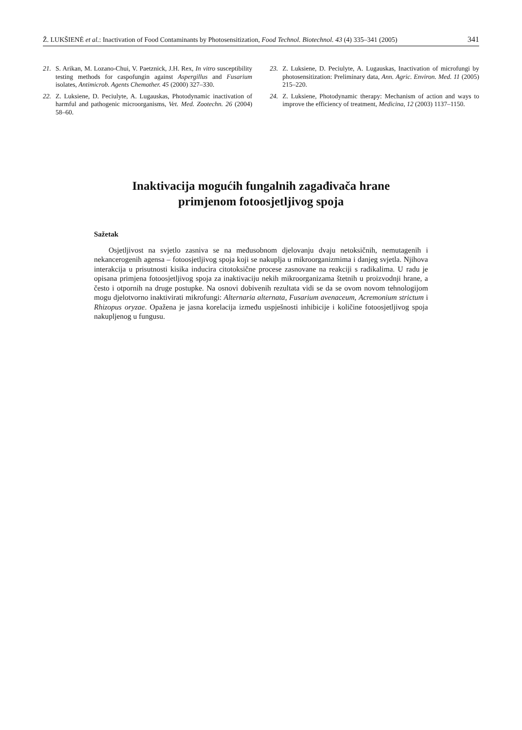Ž. LUKŠIENĖ et al.: Inactivation of Food Contaminants by Photosensitization, Food Technol. Biotechnol. 43 (4) 335–341 (2005) 341
21. S. Arikan, M. Lozano-Chui, V. Paetznick, J.H. Rex, In vitro susceptibility testing methods for caspofungin against Aspergillus and Fusarium isolates, Antimicrob. Agents Chemother. 45 (2000) 327–330.
22. Z. Luksiene, D. Peciulyte, A. Lugauskas, Photodynamic inactivation of harmful and pathogenic microorganisms, Vet. Med. Zootechn. 26 (2004) 58–60.
23. Z. Luksiene, D. Peciulyte, A. Lugauskas, Inactivation of microfungi by photosensitization: Preliminary data, Ann. Agric. Environ. Med. 11 (2005) 215–220.
24. Z. Luksiene, Photodynamic therapy: Mechanism of action and ways to improve the efficiency of treatment, Medicina, 12 (2003) 1137–1150.
Inaktivacija mogućih fungalnih zagađivača hrane
primjenom fotoosjetljivog spoja
Sažetak
Osjetljivost na svjetlo zasniva se na međusobnom djelovanju dvaju netoksičnih, nemutagenih i nekancerogenih agensa – fotoosjetljivog spoja koji se nakuplja u mikroorganizmima i danjeg svjetla. Njihova interakcija u prisutnosti kisika inducira citotoksične procese zasnovane na reakciji s radikalima. U radu je opisana primjena fotoosjetljivog spoja za inaktivaciju nekih mikroorganizama štetnih u proizvodnji hrane, a često i otpornih na druge postupke. Na osnovi dobivenih rezultata vidi se da se ovom novom tehnologijom mogu djelotvorno inaktivirati mikrofungi: Alternaria alternata, Fusarium avenaceum, Acremonium strictum i Rhizopus oryzae. Opažena je jasna korelacija između uspješnosti inhibicije i količine fotoosjetljivog spoja nakupljenog u fungusu.